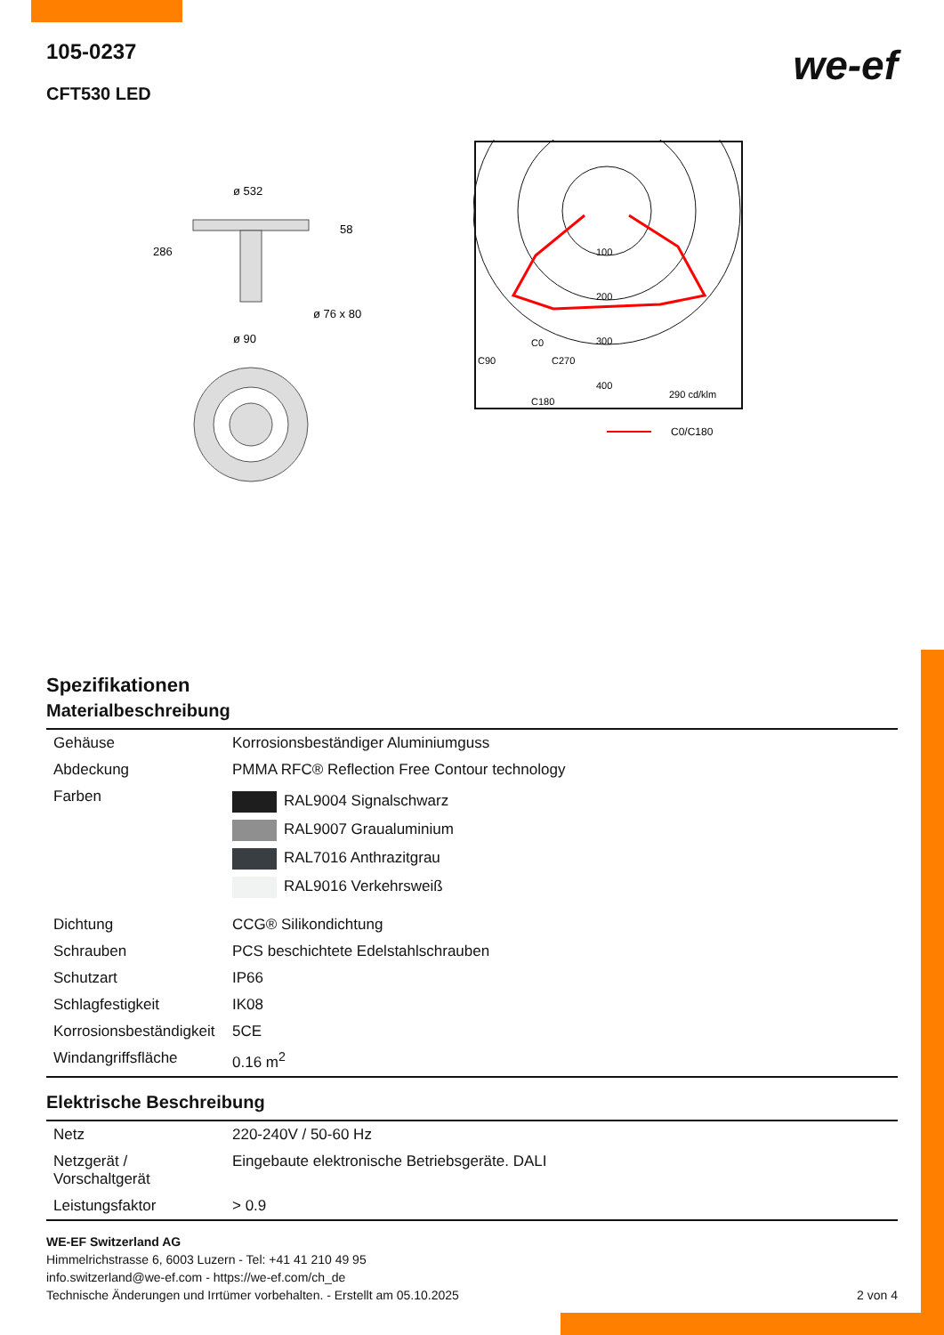we-ef
105-0237
CFT530 LED
ø 532
58
286
ø 76 x 80
ø 90
100
200
300
400
C0
C90
C270
C180
290 cd/klm
C0/C180
Spezifikationen
Materialbeschreibung
| Gehäuse | Korrosionsbeständiger Aluminiumguss |
| Abdeckung | PMMA RFC® Reflection Free Contour technology |
| Farben | RAL9004 Signalschwarz RAL9007 Graualuminium RAL7016 Anthrazitgrau RAL9016 Verkehrsweiß |
| Dichtung | CCG® Silikondichtung |
| Schrauben | PCS beschichtete Edelstahlschrauben |
| Schutzart | IP66 |
| Schlagfestigkeit | IK08 |
| Korrosionsbeständigkeit | 5CE |
| Windangriffsfläche | 0.16 m<sup>2</sup> |
Elektrische Beschreibung
| Netz | 220-240V / 50-60 Hz |
| Netzgerät / Vorschaltgerät | Eingebaute elektronische Betriebsgeräte. DALI |
| Leistungsfaktor | > 0.9 |
WE-EF Switzerland AG
Himmelrichstrasse 6, 6003 Luzern - Tel: +41 41 210 49 95
info.switzerland@we-ef.com - https://we-ef.com/ch_de
Technische Änderungen und Irrtümer vorbehalten. - Erstellt am 05.10.2025 2 von 4